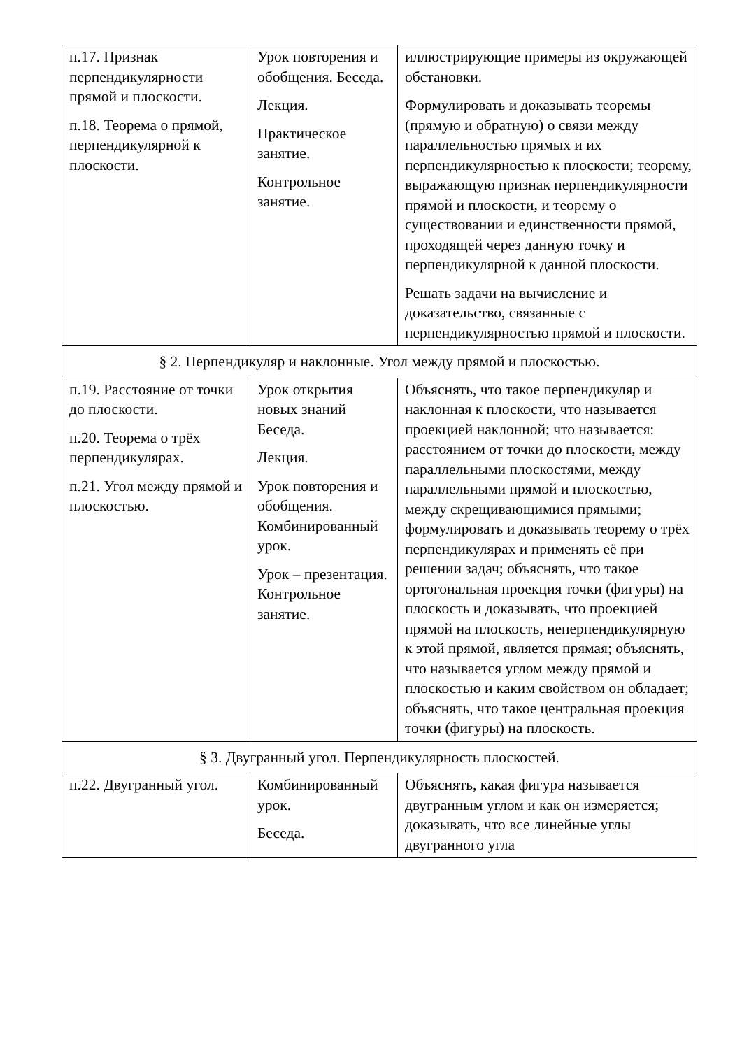| п.17. Признак перпендикулярности прямой и плоскости. п.18. Теорема о прямой, перпендикулярной к плоскости. | Урок повторения и обобщения. Беседа. Лекция. Практическое занятие. Контрольное занятие. | иллюстрирующие примеры из окружающей обстановки. Формулировать и доказывать теоремы (прямую и обратную) о связи между параллельностью прямых и их перпендикулярностью к плоскости; теорему, выражающую признак перпендикулярности прямой и плоскости, и теорему о существовании и единственности прямой, проходящей через данную точку и перпендикулярной к данной плоскости. Решать задачи на вычисление и доказательство, связанные с перпендикулярностью прямой и плоскости. |
| § 2. Перпендикуляр и наклонные. Угол между прямой и плоскостью. | | |
| п.19. Расстояние от точки до плоскости. п.20. Теорема о трёх перпендикулярах. п.21. Угол между прямой и плоскостью. | Урок открытия новых знаний Беседа. Лекция. Урок повторения и обобщения. Комбинированный урок. Урок – презентация. Контрольное занятие. | Объяснять, что такое перпендикуляр и наклонная к плоскости, что называется проекцией наклонной; что называется: расстоянием от точки до плоскости, между параллельными плоскостями, между параллельными прямой и плоскостью, между скрещивающимися прямыми; формулировать и доказывать теорему о трёх перпендикулярах и применять её при решении задач; объяснять, что такое ортогональная проекция точки (фигуры) на плоскость и доказывать, что проекцией прямой на плоскость, неперпендикулярную к этой прямой, является прямая; объяснять, что называется углом между прямой и плоскостью и каким свойством он обладает; объяснять, что такое центральная проекция точки (фигуры) на плоскость. |
| § 3. Двугранный угол. Перпендикулярность плоскостей. | | |
| п.22. Двугранный угол. | Комбинированный урок. Беседа. | Объяснять, какая фигура называется двугранным углом и как он измеряется; доказывать, что все линейные углы двугранного угла |